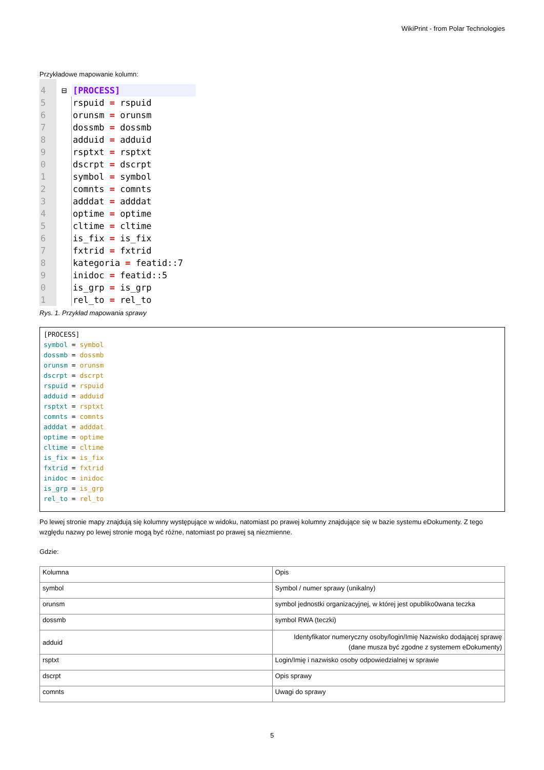WikiPrint - from Polar Technologies
Przykładowe mapowanie kolumn:
4 ⊟ [PROCESS]
5 rspuid = rspuid
6 orunsm = orunsm
7 dossmb = dossmb
8 adduid = adduid
9 rsptxt = rsptxt
0 dscrpt = dscrpt
1 symbol = symbol
2 comnts = comnts
3 adddat = adddat
4 optime = optime
5 cltime = cltime
6 is_fix = is_fix
7 fxtrid = fxtrid
8 kategoria = featid::7
9 inidoc = featid::5
0 is_grp = is_grp
1 rel_to = rel_to
Rys. 1. Przykład mapowania sprawy
[PROCESS] symbol = symbol dossmb = dossmb orunsm = orunsm dscrpt = dscrpt rspuid = rspuid adduid = adduid rsptxt = rsptxt comnts = comnts adddat = adddat optime = optime cltime = cltime is_fix = is_fix fxtrid = fxtrid inidoc = inidoc is_grp = is_grp rel_to = rel_to
Po lewej stronie mapy znajdują się kolumny występujące w widoku, natomiast po prawej kolumny znajdujące się w bazie systemu eDokumenty. Z tego względu nazwy po lewej stronie mogą być różne, natomiast po prawej są niezmienne.
Gdzie:
| Kolumna | Opis |
| symbol | Symbol / numer sprawy (unikalny) |
| orunsm | symbol jednostki organizacyjnej, w której jest opubliko0wana teczka |
| dossmb | symbol RWA (teczki) |
| adduid | Identyfikator numeryczny osoby/login/Imię Nazwisko dodającej sprawę (dane musza być zgodne z systemem eDokumenty) |
| rsptxt | Login/Imię i nazwisko osoby odpowiedzialnej w sprawie |
| dscrpt | Opis sprawy |
| comnts | Uwagi do sprawy |
5